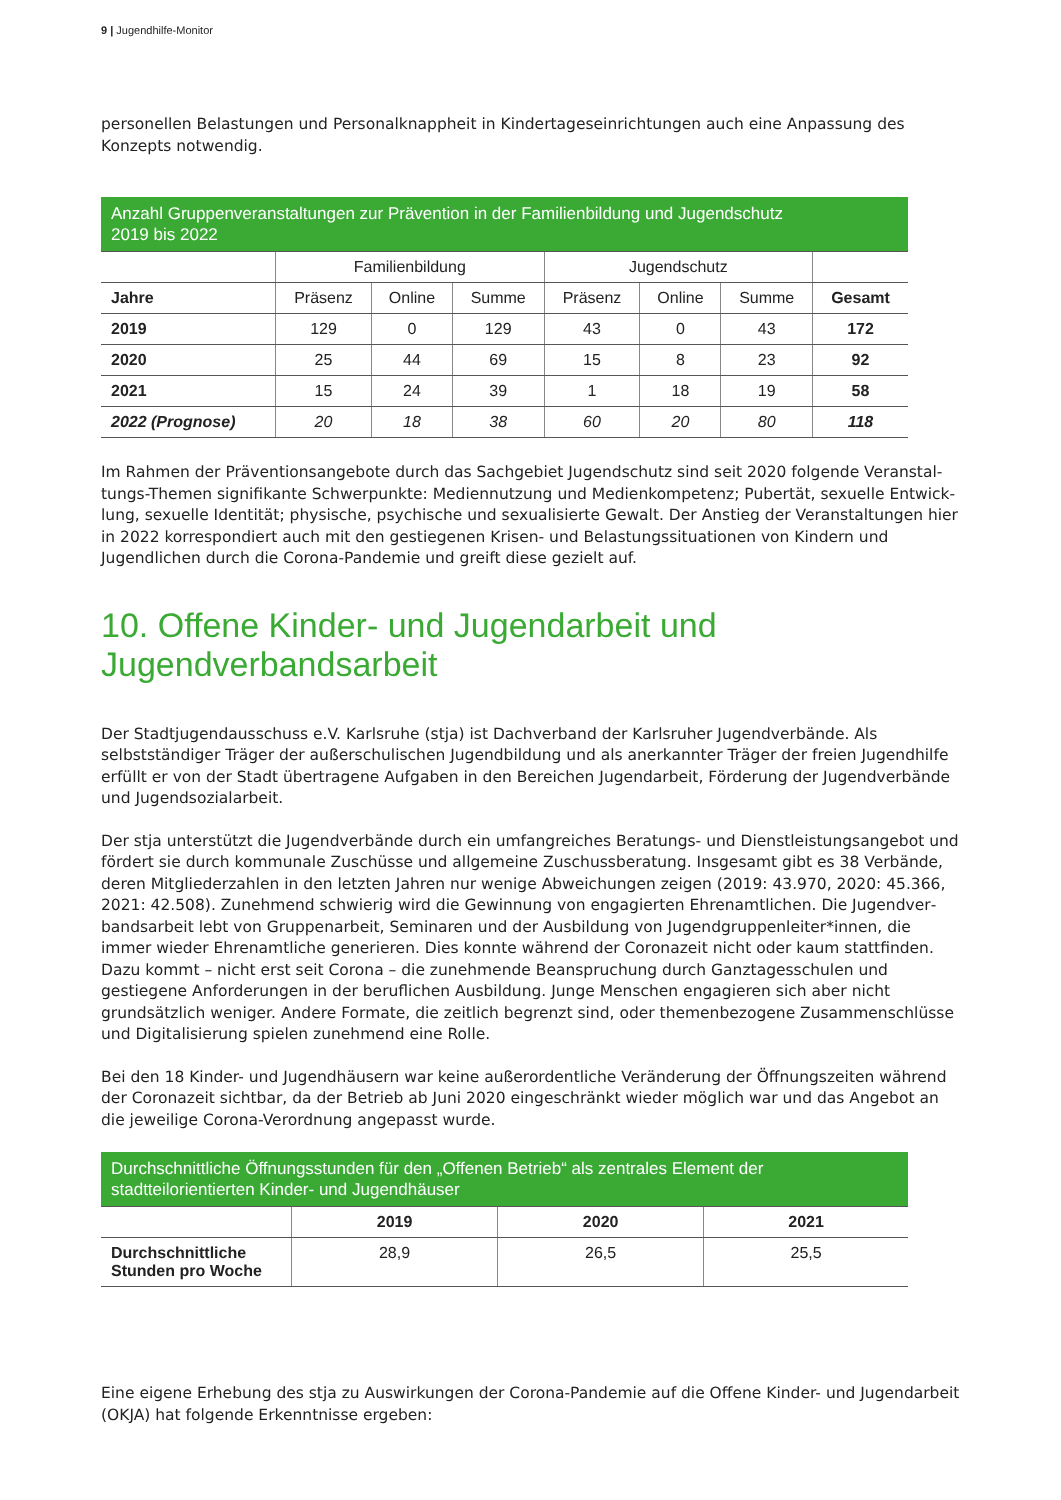9 | Jugendhilfe-Monitor
personellen Belastungen und Personalknappheit in Kindertageseinrichtungen auch eine Anpassung des Konzepts notwendig.
| Anzahl Gruppenveranstaltungen zur Prävention in der Familienbildung und Jugendschutz 2019 bis 2022 | | | | | | | |
| --- | --- | --- | --- | --- | --- | --- | --- |
| | Familienbildung | | | Jugendschutz | | | |
| Jahre | Präsenz | Online | Summe | Präsenz | Online | Summe | Gesamt |
| 2019 | 129 | 0 | 129 | 43 | 0 | 43 | 172 |
| 2020 | 25 | 44 | 69 | 15 | 8 | 23 | 92 |
| 2021 | 15 | 24 | 39 | 1 | 18 | 19 | 58 |
| 2022 (Prognose) | 20 | 18 | 38 | 60 | 20 | 80 | 118 |
Im Rahmen der Präventionsangebote durch das Sachgebiet Jugendschutz sind seit 2020 folgende Veranstal­tungs-Themen signifikante Schwerpunkte: Mediennutzung und Medienkompetenz; Pubertät, sexuelle Entwick­lung, sexuelle Identität; physische, psychische und sexualisierte Gewalt. Der Anstieg der Veranstaltungen hier in 2022 korrespondiert auch mit den gestiegenen Krisen- und Belastungssituationen von Kindern und Jugendlichen durch die Corona-Pandemie und greift diese gezielt auf.
10. Offene Kinder- und Jugendarbeit und Jugendverbandsarbeit
Der Stadtjugendausschuss e.V. Karlsruhe (stja) ist Dachverband der Karlsruher Jugendverbände. Als selbstständi­ger Träger der außerschulischen Jugendbildung und als anerkannter Träger der freien Jugendhilfe erfüllt er von der Stadt übertragene Aufgaben in den Bereichen Jugendarbeit, Förderung der Jugendverbände und Jugendsozi­alarbeit.
Der stja unterstützt die Jugendverbände durch ein umfangreiches Beratungs- und Dienstleistungsangebot und fördert sie durch kommunale Zuschüsse und allgemeine Zuschussberatung. Insgesamt gibt es 38 Verbände, de­ren Mitgliederzahlen in den letzten Jahren nur wenige Abweichungen zeigen (2019: 43.970, 2020: 45.366, 2021: 42.508). Zunehmend schwierig wird die Gewinnung von engagierten Ehrenamtlichen. Die Jugendver­bandsarbeit lebt von Gruppenarbeit, Seminaren und der Ausbildung von Jugendgruppenleiter*innen, die immer wieder Ehrenamtliche generieren. Dies konnte während der Coronazeit nicht oder kaum stattfinden. Dazu kommt – nicht erst seit Corona – die zunehmende Beanspruchung durch Ganztagesschulen und gestiegene An­forderungen in der beruflichen Ausbildung. Junge Menschen engagieren sich aber nicht grundsätzlich weniger. Andere Formate, die zeitlich begrenzt sind, oder themenbezogene Zusammenschlüsse und Digitalisierung spielen zunehmend eine Rolle.
Bei den 18 Kinder- und Jugendhäusern war keine außerordentliche Veränderung der Öffnungszeiten während der Coronazeit sichtbar, da der Betrieb ab Juni 2020 eingeschränkt wieder möglich war und das Angebot an die jeweilige Corona-Verordnung angepasst wurde.
| Durchschnittliche Öffnungsstunden für den „Offenen Betrieb“ als zentrales Element der stadtteilorientierten Kinder- und Jugendhäuser | | | |
| --- | --- | --- | --- |
| | 2019 | 2020 | 2021 |
| Durchschnittliche Stunden pro Woche | 28,9 | 26,5 | 25,5 |
Eine eigene Erhebung des stja zu Auswirkungen der Corona-Pandemie auf die Offene Kinder- und Jugendarbeit (OKJA) hat folgende Erkenntnisse ergeben: